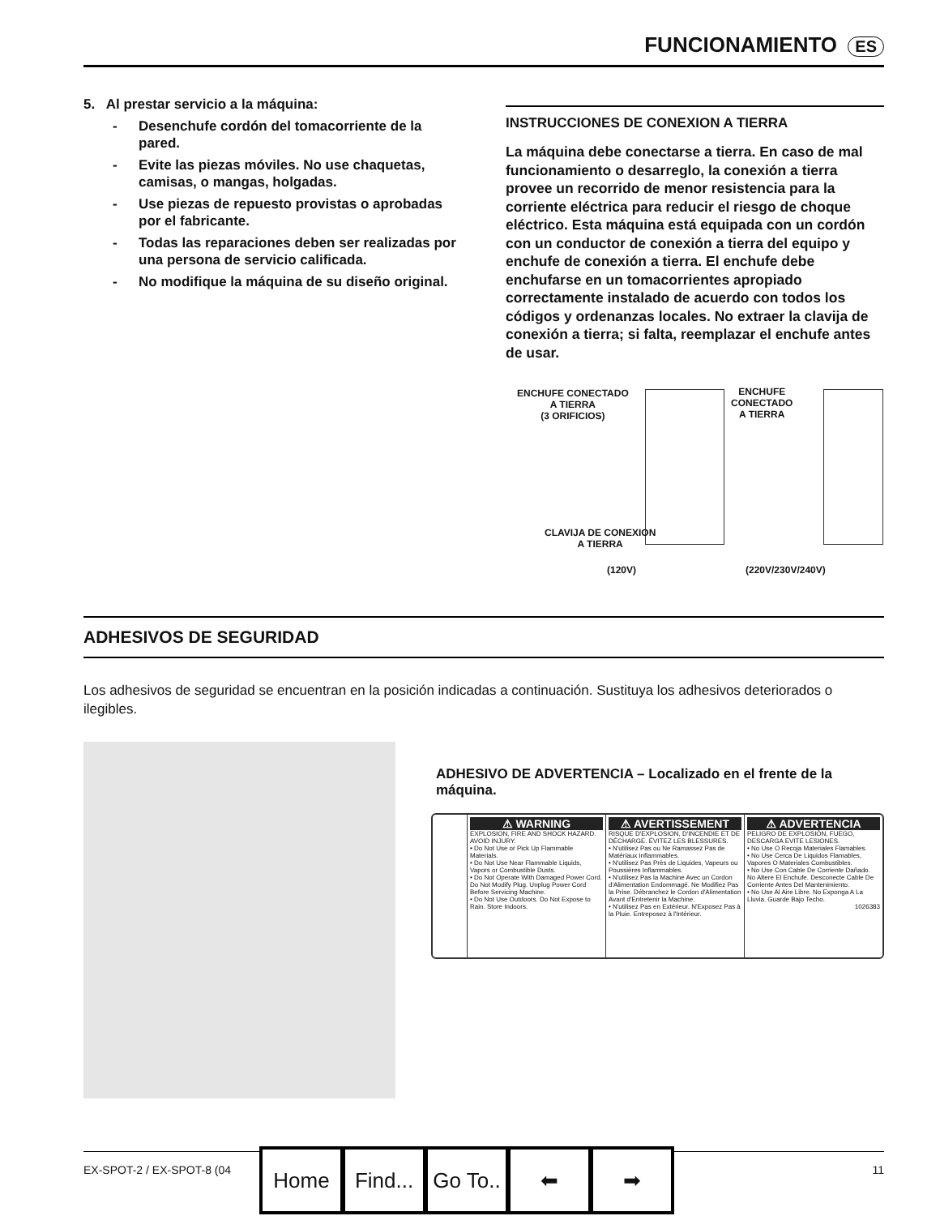FUNCIONAMIENTO ES
5. Al prestar servicio a la máquina:
- Desenchufe cordón del tomacorriente de la pared.
- Evite las piezas móviles. No use chaquetas, camisas, o mangas, holgadas.
- Use piezas de repuesto provistas o aprobadas por el fabricante.
- Todas las reparaciones deben ser realizadas por una persona de servicio calificada.
- No modifique la máquina de su diseño original.
INSTRUCCIONES DE CONEXION A TIERRA
La máquina debe conectarse a tierra. En caso de mal funcionamiento o desarreglo, la conexión a tierra provee un recorrido de menor resistencia para la corriente eléctrica para reducir el riesgo de choque eléctrico. Esta máquina está equipada con un cordón con un conductor de conexión a tierra del equipo y enchufe de conexión a tierra. El enchufe debe enchufarse en un tomacorrientes apropiado correctamente instalado de acuerdo con todos los códigos y ordenanzas locales. No extraer la clavija de conexión a tierra; si falta, reemplazar el enchufe antes de usar.
ENCHUFE CONECTADO
A TIERRA
(3 ORIFICIOS)
ENCHUFE
CONECTADO
A TIERRA
CLAVIJA DE CONEXION
A TIERRA
(120V) (220V/230V/240V)
ADHESIVOS DE SEGURIDAD
Los adhesivos de seguridad se encuentran en la posición indicadas a continuación. Sustituya los adhesivos deteriorados o ilegibles.
ADHESIVO DE ADVERTENCIA – Localizado en el frente de la máquina.
⚠ WARNING
EXPLOSION, FIRE AND SHOCK HAZARD. AVOID INJURY.
• Do Not Use or Pick Up Flammable Materials.
• Do Not Use Near Flammable Liquids, Vapors or Combustible Dusts.
• Do Not Operate With Damaged Power Cord. Do Not Modify Plug. Unplug Power Cord Before Servicing Machine.
• Do Not Use Outdoors. Do Not Expose to Rain. Store Indoors.
⚠ AVERTISSEMENT
RISQUE D'EXPLOSION, D'INCENDIE ET DE DÉCHARGE. ÉVITEZ LES BLESSURES.
• N'utilisez Pas ou Ne Ramassez Pas de Matériaux Inflammables.
• N'utilisez Pas Près de Liquides, Vapeurs ou Poussières Inflammables.
• N'utilisez Pas la Machine Avec un Cordon d'Alimentation Endommagé. Ne Modifiez Pas la Prise. Débranchez le Cordon d'Alimentation Avant d'Entretenir la Machine.
• N'utilisez Pas en Extérieur. N'Exposez Pas à la Pluie. Entreposez à l'Intérieur.
⚠ ADVERTENCIA
PELIGRO DE EXPLOSIÓN, FUEGO, DESCARGA EVITE LESIONES.
• No Use O Recoja Materiales Flamables.
• No Use Cerca De Liquidos Flamables, Vapores O Materiales Combustibles.
• No Use Con Cable De Corriente Dañado. No Altere El Enchufe. Desconecte Cable De Corriente Antes Del Mantenimiento.
• No Use Al Aire Libre. No Exponga A La Lluvia. Guarde Bajo Techo.
1026383
EX-SPOT-2 / EX-SPOT-8 (04 11
Home Find...
Go To..
⬅ ➡